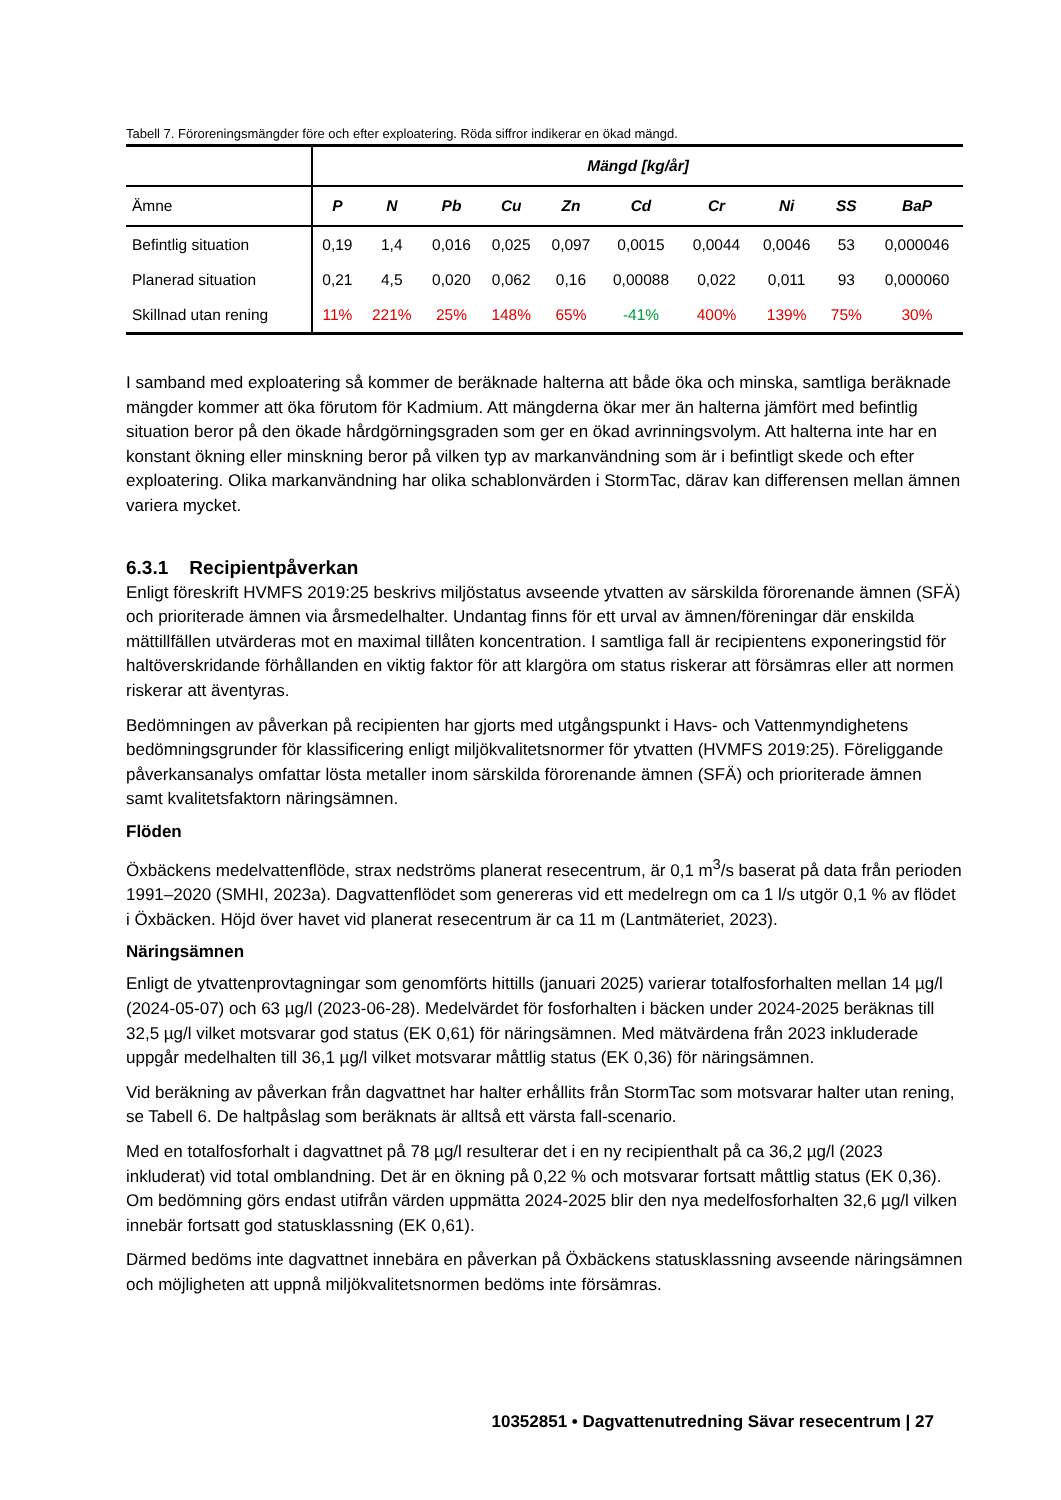Tabell 7. Föroreningsmängder före och efter exploatering. Röda siffror indikerar en ökad mängd.
| | Mängd [kg/år] | | | | | | | | | |
| Ämne | P | N | Pb | Cu | Zn | Cd | Cr | Ni | SS | BaP |
| Befintlig situation | 0,19 | 1,4 | 0,016 | 0,025 | 0,097 | 0,0015 | 0,0044 | 0,0046 | 53 | 0,000046 |
| Planerad situation | 0,21 | 4,5 | 0,020 | 0,062 | 0,16 | 0,00088 | 0,022 | 0,011 | 93 | 0,000060 |
| Skillnad utan rening | 11% | 221% | 25% | 148% | 65% | -41% | 400% | 139% | 75% | 30% |
I samband med exploatering så kommer de beräknade halterna att både öka och minska, samtliga beräknade mängder kommer att öka förutom för Kadmium. Att mängderna ökar mer än halterna jämfört med befintlig situation beror på den ökade hårdgörningsgraden som ger en ökad avrinningsvolym. Att halterna inte har en konstant ökning eller minskning beror på vilken typ av markanvändning som är i befintligt skede och efter exploatering. Olika markanvändning har olika schablonvärden i StormTac, därav kan differensen mellan ämnen variera mycket.
6.3.1 Recipientpåverkan
Enligt föreskrift HVMFS 2019:25 beskrivs miljöstatus avseende ytvatten av särskilda förorenande ämnen (SFÄ) och prioriterade ämnen via årsmedelhalter. Undantag finns för ett urval av ämnen/föreningar där enskilda mättillfällen utvärderas mot en maximal tillåten koncentration. I samtliga fall är recipientens exponeringstid för haltöverskridande förhållanden en viktig faktor för att klargöra om status riskerar att försämras eller att normen riskerar att äventyras.
Bedömningen av påverkan på recipienten har gjorts med utgångspunkt i Havs- och Vattenmyndighetens bedömningsgrunder för klassificering enligt miljökvalitetsnormer för ytvatten (HVMFS 2019:25). Föreliggande påverkansanalys omfattar lösta metaller inom särskilda förorenande ämnen (SFÄ) och prioriterade ämnen samt kvalitetsfaktorn näringsämnen.
Flöden
Öxbäckens medelvattenflöde, strax nedströms planerat resecentrum, är 0,1 m<sup>3</sup>/s baserat på data från perioden 1991–2020 (SMHI, 2023a). Dagvattenflödet som genereras vid ett medelregn om ca 1 l/s utgör 0,1 % av flödet i Öxbäcken. Höjd över havet vid planerat resecentrum är ca 11 m (Lantmäteriet, 2023).
Näringsämnen
Enligt de ytvattenprovtagningar som genomförts hittills (januari 2025) varierar totalfosforhalten mellan 14 µg/l (2024-05-07) och 63 µg/l (2023-06-28). Medelvärdet för fosforhalten i bäcken under 2024-2025 beräknas till 32,5 µg/l vilket motsvarar god status (EK 0,61) för näringsämnen. Med mätvärdena från 2023 inkluderade uppgår medelhalten till 36,1 µg/l vilket motsvarar måttlig status (EK 0,36) för näringsämnen.
Vid beräkning av påverkan från dagvattnet har halter erhållits från StormTac som motsvarar halter utan rening, se Tabell 6. De haltpåslag som beräknats är alltså ett värsta fall-scenario.
Med en totalfosforhalt i dagvattnet på 78 µg/l resulterar det i en ny recipienthalt på ca 36,2 µg/l (2023 inkluderat) vid total omblandning. Det är en ökning på 0,22 % och motsvarar fortsatt måttlig status (EK 0,36). Om bedömning görs endast utifrån värden uppmätta 2024-2025 blir den nya medelfosforhalten 32,6 µg/l vilken innebär fortsatt god statusklassning (EK 0,61).
Därmed bedöms inte dagvattnet innebära en påverkan på Öxbäckens statusklassning avseende näringsämnen och möjligheten att uppnå miljökvalitetsnormen bedöms inte försämras.
10352851 • Dagvattenutredning Sävar resecentrum | 27